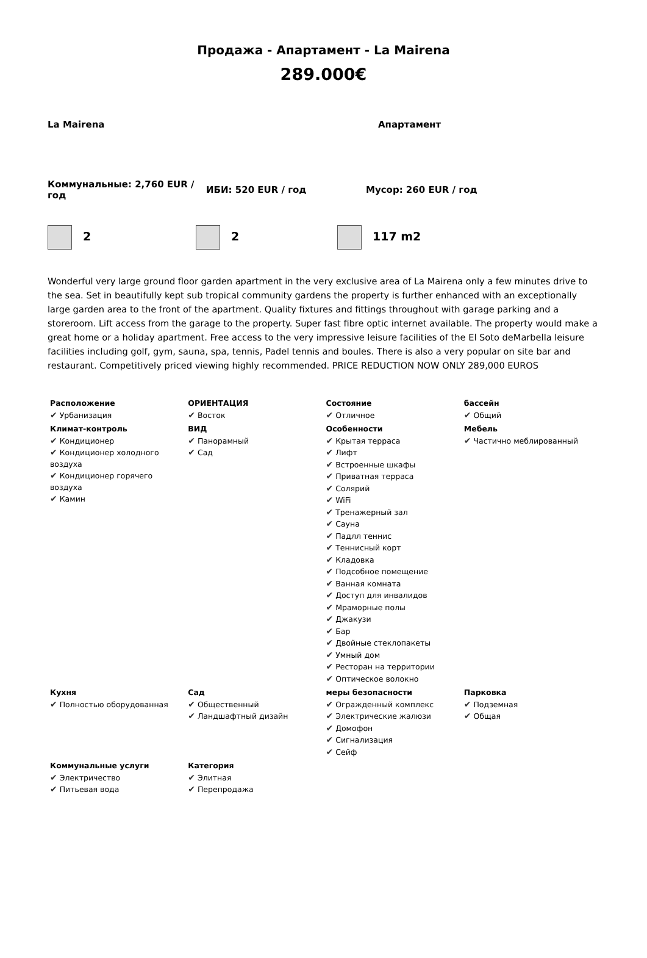Продажа - Апартамент - La Mairena
289.000€
La Mairena Апартамент
Коммунальные: 2,760 EUR / год
ИБИ: 520 EUR / год Мусор: 260 EUR / год
2 2 117 m2
Wonderful very large ground floor garden apartment in the very exclusive area of La Mairena only a few minutes drive to the sea. Set in beautifully kept sub tropical community gardens the property is further enhanced with an exceptionally large garden area to the front of the apartment. Quality fixtures and fittings throughout with garage parking and a storeroom. Lift access from the garage to the property. Super fast fibre optic internet available. The property would make a great home or a holiday apartment. Free access to the very impressive leisure facilities of the El Soto deMarbella leisure facilities including golf, gym, sauna, spa, tennis, Padel tennis and boules. There is also a very popular on site bar and restaurant. Competitively priced viewing highly recommended. PRICE REDUCTION NOW ONLY 289,000 EUROS
| Расположение ✔ Урбанизация | ОРИЕНТАЦИЯ ✔ Восток | Состояние ✔ Отличное | бассейн ✔ Общий |
| Климат-контроль ✔ Кондиционер ✔ Кондиционер холодного воздуха ✔ Кондиционер горячего воздуха ✔ Камин | ВИД ✔ Панорамный ✔ Сад | Особенности ✔ Крытая терраса ✔ Лифт ✔ Встроенные шкафы ✔ Приватная терраса ✔ Солярий ✔ WiFi ✔ Тренажерный зал ✔ Сауна ✔ Падлл теннис ✔ Теннисный корт ✔ Кладовка ✔ Подсобное помещение ✔ Ванная комната ✔ Доступ для инвалидов ✔ Мраморные полы ✔ Джакузи ✔ Бар ✔ Двойные стеклопакеты ✔ Умный дом ✔ Ресторан на территории ✔ Оптическое волокно | Мебель ✔ Частично меблированный |
| Кухня ✔ Полностью оборудованная | Сад ✔ Общественный ✔ Ландшафтный дизайн | меры безопасности ✔ Огражденный комплекс ✔ Электрические жалюзи ✔ Домофон ✔ Сигнализация ✔ Сейф | Парковка ✔ Подземная ✔ Общая |
| Коммунальные услуги ✔ Электричество ✔ Питьевая вода | Категория ✔ Элитная ✔ Перепродажа | | |